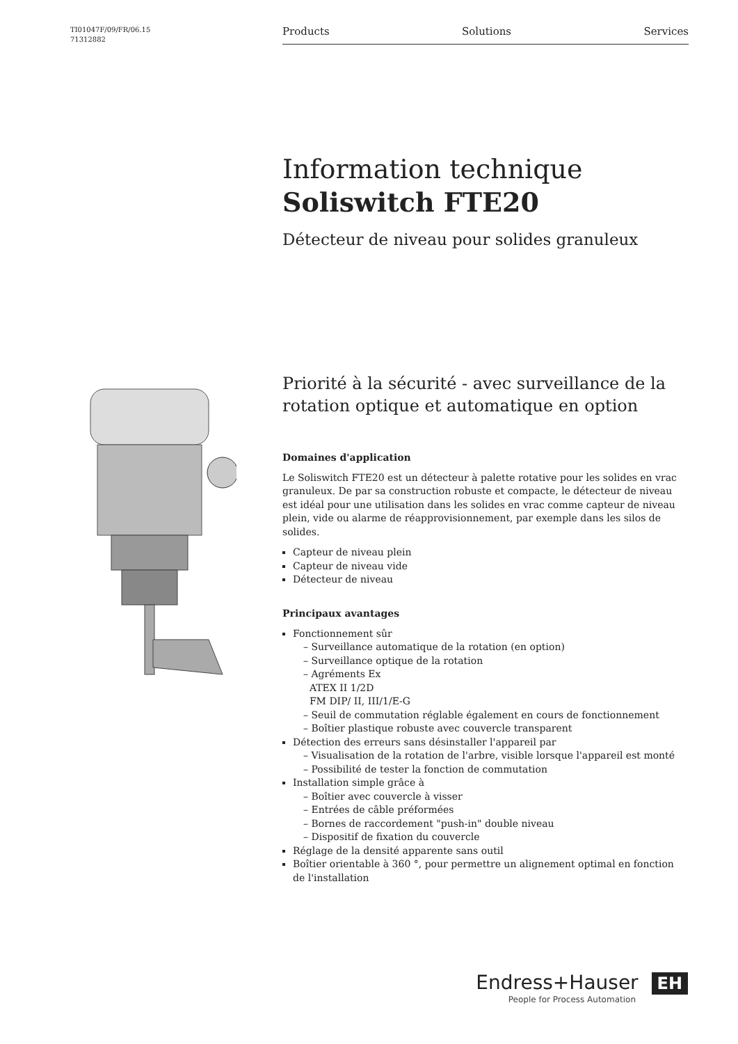TI01047F/09/FR/06.15
71312882
Products Solutions Services
Information technique
Soliswitch FTE20
Détecteur de niveau pour solides granuleux
Priorité à la sécurité - avec surveillance de la rotation optique et automatique en option
Domaines d'application
Le Soliswitch FTE20 est un détecteur à palette rotative pour les solides en vrac granuleux. De par sa construction robuste et compacte, le détecteur de niveau est idéal pour une utilisation dans les solides en vrac comme capteur de niveau plein, vide ou alarme de réapprovisionnement, par exemple dans les silos de solides.
Capteur de niveau plein
Capteur de niveau vide
Détecteur de niveau
Principaux avantages
Fonctionnement sûr
Surveillance automatique de la rotation (en option)
Surveillance optique de la rotation
Agréments Ex
ATEX II 1/2D
FM DIP/ II, III/1/E-G
Seuil de commutation réglable également en cours de fonctionnement
Boîtier plastique robuste avec couvercle transparent
Détection des erreurs sans désinstaller l'appareil par
Visualisation de la rotation de l'arbre, visible lorsque l'appareil est monté
Possibilité de tester la fonction de commutation
Installation simple grâce à
Boîtier avec couvercle à visser
Entrées de câble préformées
Bornes de raccordement "push-in" double niveau
Dispositif de fixation du couvercle
Réglage de la densité apparente sans outil
Boîtier orientable à 360 °, pour permettre un alignement optimal en fonction de l'installation
Endress+Hauser EH
People for Process Automation